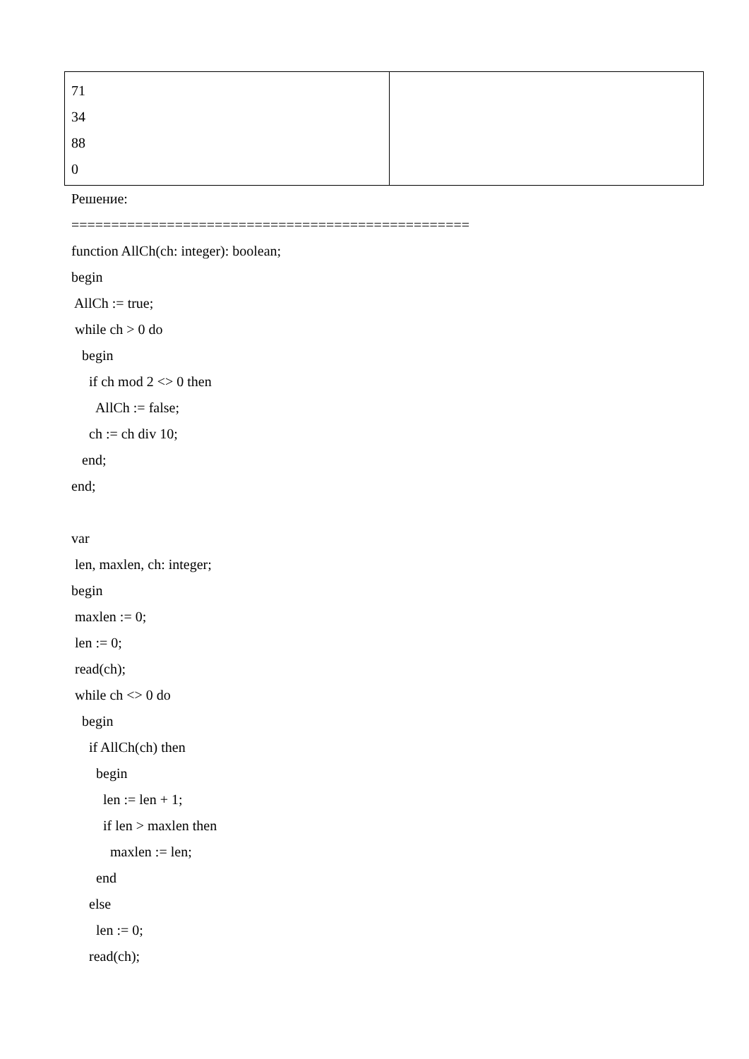| 71 34 88 0 | |
Решение:
==================================================
function AllCh(ch: integer): boolean;
begin
AllCh := true;
while ch > 0 do
begin
if ch mod 2 <> 0 then
AllCh := false;
ch := ch div 10;
end;
end;
var
len, maxlen, ch: integer;
begin
maxlen := 0;
len := 0;
read(ch);
while ch <> 0 do
begin
if AllCh(ch) then
begin
len := len + 1;
if len > maxlen then
maxlen := len;
end
else
len := 0;
read(ch);